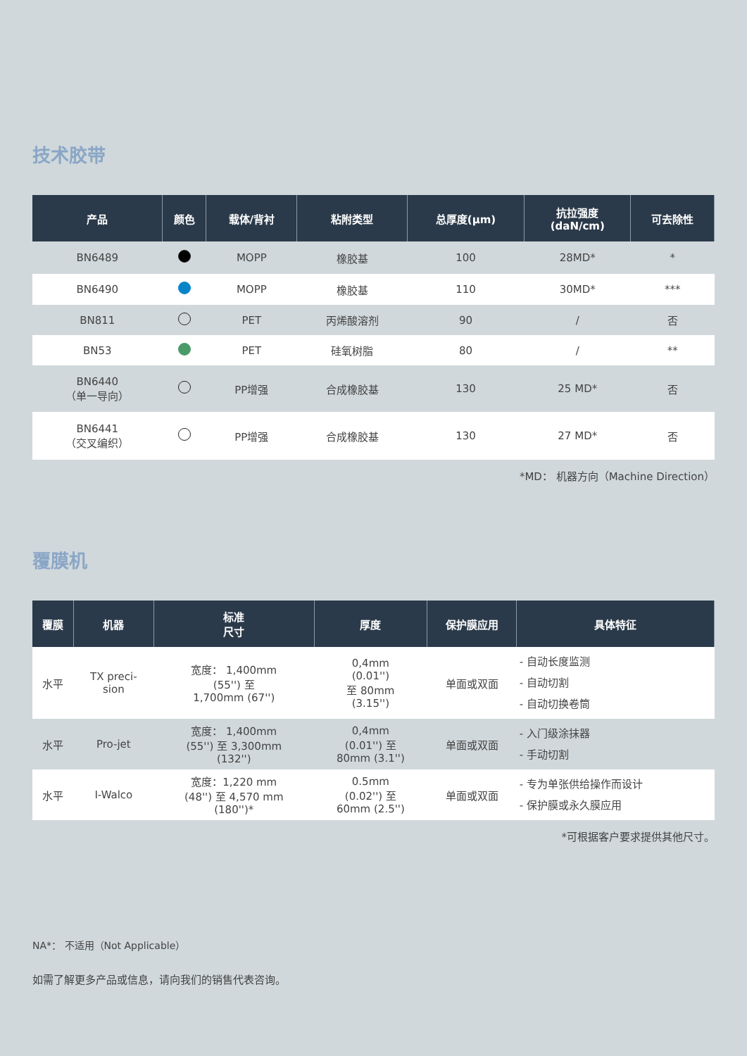技术胶带
| 产品 | 颜色 | 载体/背衬 | 粘附类型 | 总厚度(µm) | 抗拉强度 (daN/cm) | 可去除性 |
| --- | --- | --- | --- | --- | --- | --- |
| BN6489 | | MOPP | 橡胶基 | 100 | 28MD* | * |
| BN6490 | | MOPP | 橡胶基 | 110 | 30MD* | *** |
| BN811 | | PET | 丙烯酸溶剂 | 90 | / | 否 |
| BN53 | | PET | 硅氧树脂 | 80 | / | ** |
| BN6440 （单一导向） | | PP增强 | 合成橡胶基 | 130 | 25 MD* | 否 |
| BN6441 （交叉编织） | | PP增强 | 合成橡胶基 | 130 | 27 MD* | 否 |
*MD： 机器方向（Machine Direction）
覆膜机
| 覆膜 | 机器 | 标准 尺寸 | 厚度 | 保护膜应用 | 具体特征 |
| --- | --- | --- | --- | --- | --- |
| 水平 | TX preci- sion | 宽度： 1,400mm (55'') 至 1,700mm (67'') | 0,4mm (0.01'') 至 80mm (3.15'') | 单面或双面 | - 自动长度监测 - 自动切割 - 自动切换卷筒 |
| 水平 | Pro-jet | 宽度： 1,400mm (55'') 至 3,300mm (132'') | 0,4mm (0.01'') 至 80mm (3.1'') | 单面或双面 | - 入门级涂抹器 - 手动切割 |
| 水平 | I-Walco | 宽度：1,220 mm (48'') 至 4,570 mm (180'')* | 0.5mm (0.02'') 至 60mm (2.5'') | 单面或双面 | - 专为单张供给操作而设计 - 保护膜或永久膜应用 |
*可根据客户要求提供其他尺寸。
NA*： 不适用（Not Applicable）
如需了解更多产品或信息，请向我们的销售代表咨询。